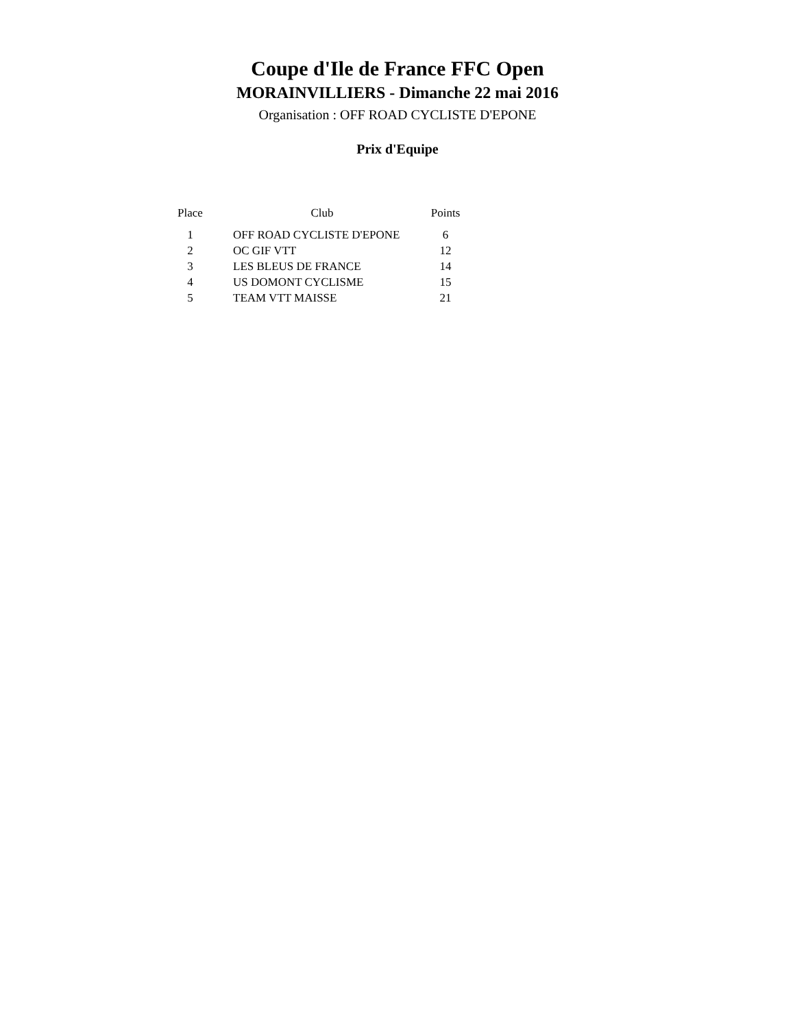Coupe d'Ile de France FFC Open
MORAINVILLIERS - Dimanche 22 mai 2016
Organisation : OFF ROAD CYCLISTE D'EPONE
Prix d'Equipe
| Place | Club | Points |
| --- | --- | --- |
| 1 | OFF ROAD CYCLISTE D'EPONE | 6 |
| 2 | OC GIF VTT | 12 |
| 3 | LES BLEUS DE FRANCE | 14 |
| 4 | US DOMONT CYCLISME | 15 |
| 5 | TEAM VTT MAISSE | 21 |